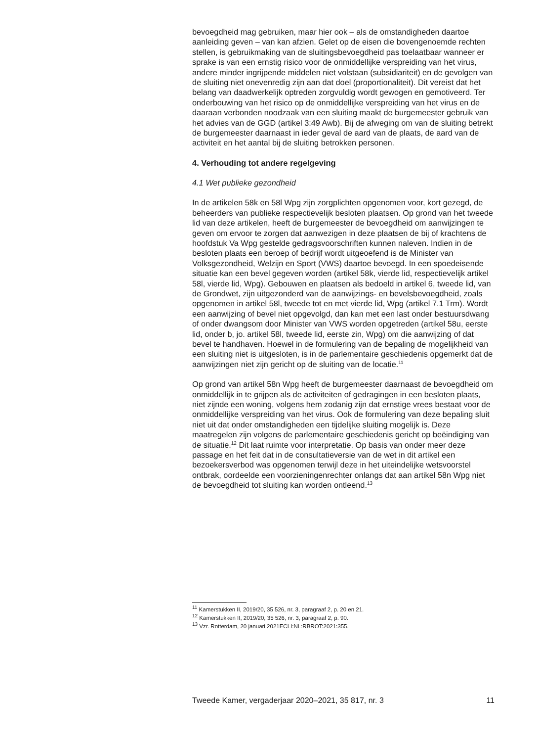bevoegdheid mag gebruiken, maar hier ook – als de omstandigheden daartoe aanleiding geven – van kan afzien. Gelet op de eisen die bovengenoemde rechten stellen, is gebruikmaking van de sluitingsbevoegdheid pas toelaatbaar wanneer er sprake is van een ernstig risico voor de onmiddellijke verspreiding van het virus, andere minder ingrijpende middelen niet volstaan (subsidiariteit) en de gevolgen van de sluiting niet onevenredig zijn aan dat doel (proportionaliteit). Dit vereist dat het belang van daadwerkelijk optreden zorgvuldig wordt gewogen en gemotiveerd. Ter onderbouwing van het risico op de onmiddellijke verspreiding van het virus en de daaraan verbonden noodzaak van een sluiting maakt de burgemeester gebruik van het advies van de GGD (artikel 3:49 Awb). Bij de afweging om van de sluiting betrekt de burgemeester daarnaast in ieder geval de aard van de plaats, de aard van de activiteit en het aantal bij de sluiting betrokken personen.
4. Verhouding tot andere regelgeving
4.1 Wet publieke gezondheid
In de artikelen 58k en 58l Wpg zijn zorgplichten opgenomen voor, kort gezegd, de beheerders van publieke respectievelijk besloten plaatsen. Op grond van het tweede lid van deze artikelen, heeft de burgemeester de bevoegdheid om aanwijzingen te geven om ervoor te zorgen dat aanwezigen in deze plaatsen de bij of krachtens de hoofdstuk Va Wpg gestelde gedragsvoorschriften kunnen naleven. Indien in de besloten plaats een beroep of bedrijf wordt uitgeoefend is de Minister van Volksgezondheid, Welzijn en Sport (VWS) daartoe bevoegd. In een spoedeisende situatie kan een bevel gegeven worden (artikel 58k, vierde lid, respectievelijk artikel 58l, vierde lid, Wpg). Gebouwen en plaatsen als bedoeld in artikel 6, tweede lid, van de Grondwet, zijn uitgezonderd van de aanwijzings- en bevelsbevoegdheid, zoals opgenomen in artikel 58l, tweede tot en met vierde lid, Wpg (artikel 7.1 Trm). Wordt een aanwijzing of bevel niet opgevolgd, dan kan met een last onder bestuursdwang of onder dwangsom door Minister van VWS worden opgetreden (artikel 58u, eerste lid, onder b, jo. artikel 58l, tweede lid, eerste zin, Wpg) om die aanwijzing of dat bevel te handhaven. Hoewel in de formulering van de bepaling de mogelijkheid van een sluiting niet is uitgesloten, is in de parlementaire geschiedenis opgemerkt dat de aanwijzingen niet zijn gericht op de sluiting van de locatie.<sup>11</sup>
Op grond van artikel 58n Wpg heeft de burgemeester daarnaast de bevoegdheid om onmiddellijk in te grijpen als de activiteiten of gedragingen in een besloten plaats, niet zijnde een woning, volgens hem zodanig zijn dat ernstige vrees bestaat voor de onmiddellijke verspreiding van het virus. Ook de formulering van deze bepaling sluit niet uit dat onder omstandigheden een tijdelijke sluiting mogelijk is. Deze maatregelen zijn volgens de parlementaire geschiedenis gericht op beëindiging van de situatie.<sup>12</sup> Dit laat ruimte voor interpretatie. Op basis van onder meer deze passage en het feit dat in de consultatieversie van de wet in dit artikel een bezoekersverbod was opgenomen terwijl deze in het uiteindelijke wetsvoorstel ontbrak, oordeelde een voorzieningenrechter onlangs dat aan artikel 58n Wpg niet de bevoegdheid tot sluiting kan worden ontleend.<sup>13</sup>
<sup>11</sup> Kamerstukken II, 2019/20, 35 526, nr. 3, paragraaf 2, p. 20 en 21.
<sup>12</sup> Kamerstukken II, 2019/20, 35 526, nr. 3, paragraaf 2, p. 90.
<sup>13</sup> Vzr. Rotterdam, 20 januari 2021ECLI:NL:RBROT:2021:355.
Tweede Kamer, vergaderjaar 2020–2021, 35 817, nr. 3 11